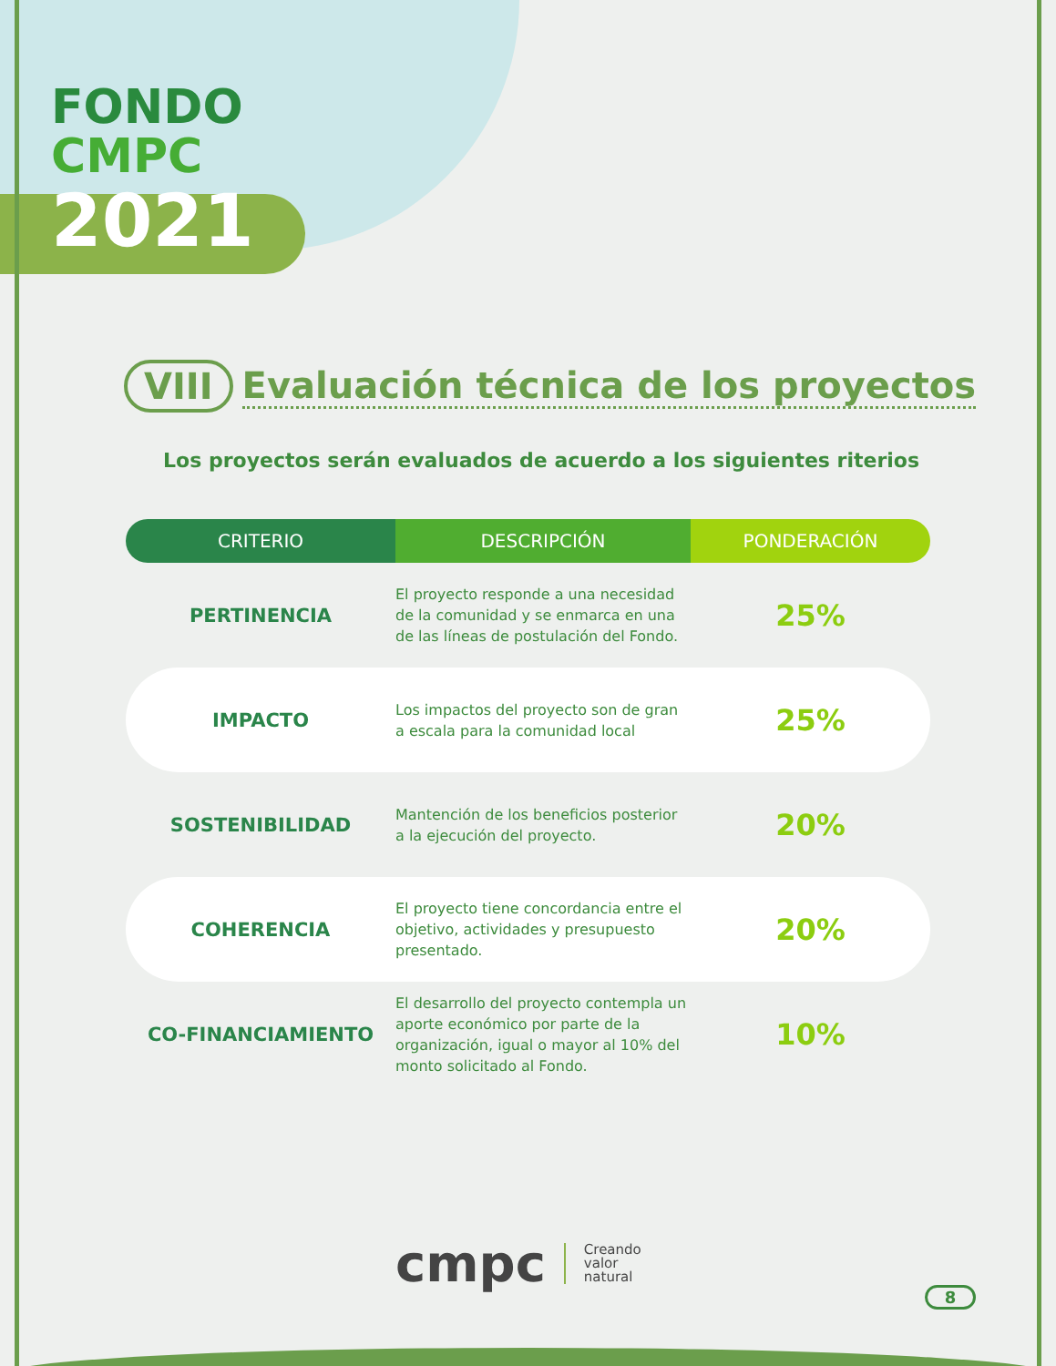FONDO
CMPC
2021
VIII Evaluación técnica de los proyectos
Los proyectos serán evaluados de acuerdo a los siguientes riterios
| CRITERIO | DESCRIPCIÓN | PONDERACIÓN |
| --- | --- | --- |
| PERTINENCIA | El proyecto responde a una necesidad de la comunidad y se enmarca en una de las líneas de postulación del Fondo. | 25% |
| IMPACTO | Los impactos del proyecto son de gran a escala para la comunidad local | 25% |
| SOSTENIBILIDAD | Mantención de los beneficios posterior a la ejecución del proyecto. | 20% |
| COHERENCIA | El proyecto tiene concordancia entre el objetivo, actividades y presupuesto presentado. | 20% |
| CO-FINANCIAMIENTO | El desarrollo del proyecto contempla un aporte económico por parte de la organización, igual o mayor al 10% del monto solicitado al Fondo. | 10% |
cmpc
Creando
valor
natural
8